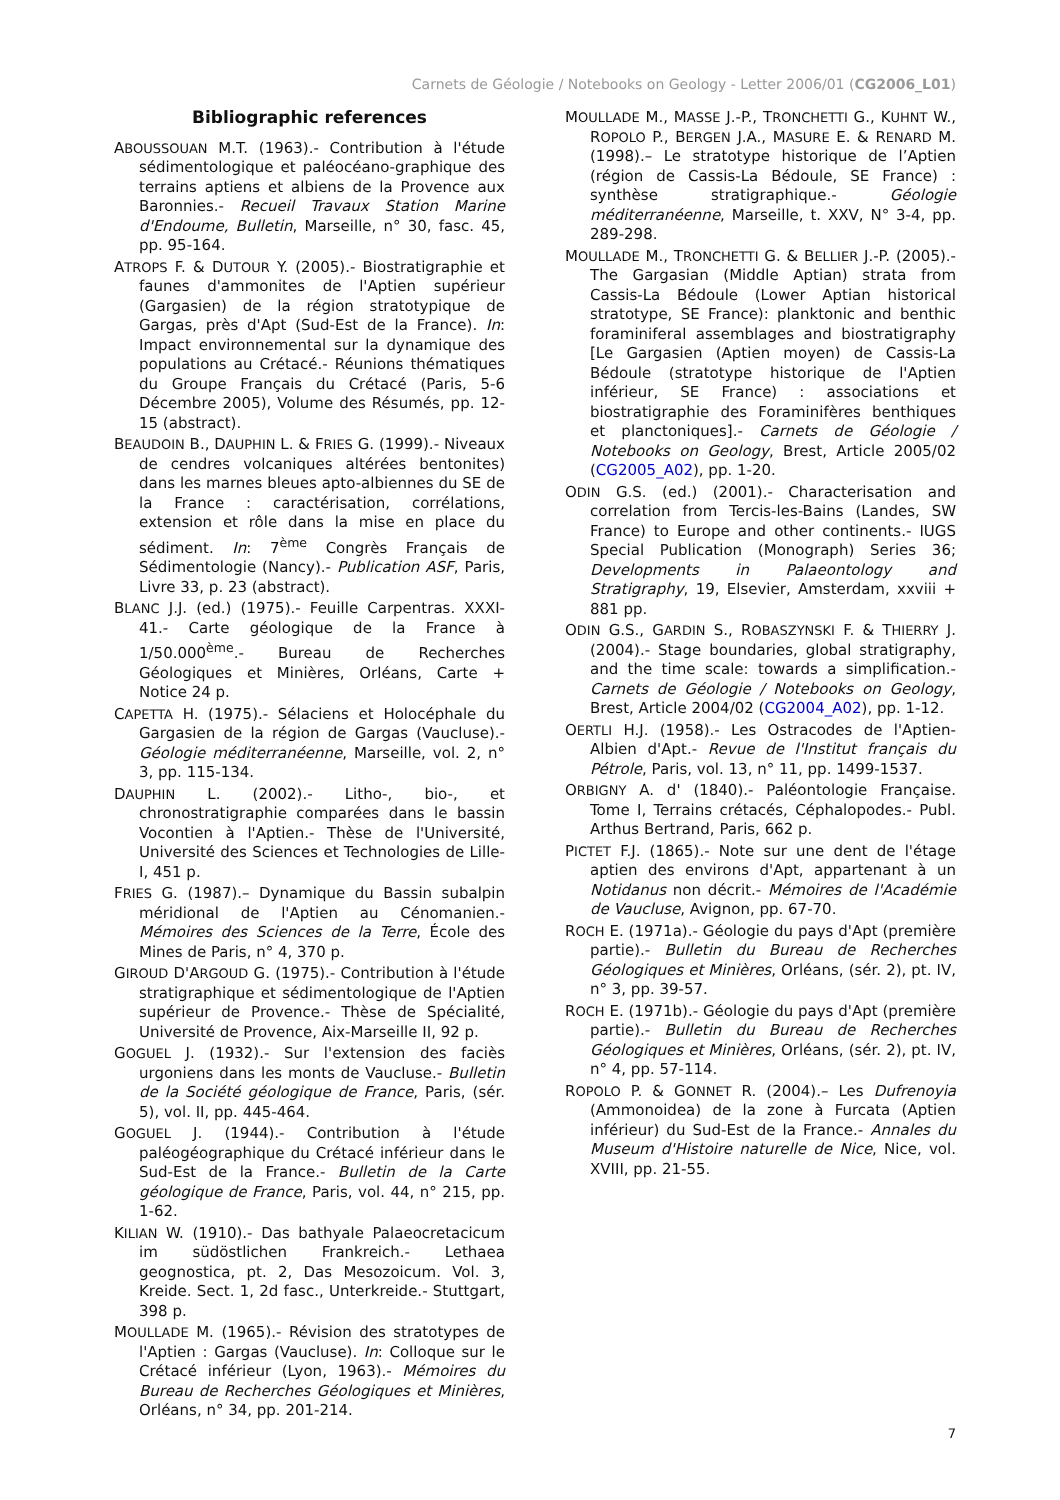Carnets de Géologie / Notebooks on Geology - Letter 2006/01 (CG2006_L01)
Bibliographic references
ABOUSSOUAN M.T. (1963).- Contribution à l'étude sédimentologique et paléocéano-graphique des terrains aptiens et albiens de la Provence aux Baronnies.- Recueil Travaux Station Marine d'Endoume, Bulletin, Marseille, n° 30, fasc. 45, pp. 95-164.
ATROPS F. & DUTOUR Y. (2005).- Biostratigraphie et faunes d'ammonites de l'Aptien supérieur (Gargasien) de la région stratotypique de Gargas, près d'Apt (Sud-Est de la France). In: Impact environnemental sur la dynamique des populations au Crétacé.- Réunions thématiques du Groupe Français du Crétacé (Paris, 5-6 Décembre 2005), Volume des Résumés, pp. 12-15 (abstract).
BEAUDOIN B., DAUPHIN L. & FRIES G. (1999).- Niveaux de cendres volcaniques altérées bentonites) dans les marnes bleues apto-albiennes du SE de la France : caractérisation, corrélations, extension et rôle dans la mise en place du sédiment. In: 7<sup>ème</sup> Congrès Français de Sédimentologie (Nancy).- Publication ASF, Paris, Livre 33, p. 23 (abstract).
BLANC J.J. (ed.) (1975).- Feuille Carpentras. XXXI-41.- Carte géologique de la France à 1/50.000<sup>ème</sup>.- Bureau de Recherches Géologiques et Minières, Orléans, Carte + Notice 24 p.
CAPETTA H. (1975).- Sélaciens et Holocéphale du Gargasien de la région de Gargas (Vaucluse).- Géologie méditerranéenne, Marseille, vol. 2, n° 3, pp. 115-134.
DAUPHIN L. (2002).- Litho-, bio-, et chronostratigraphie comparées dans le bassin Vocontien à l'Aptien.- Thèse de l'Université, Université des Sciences et Technologies de Lille-I, 451 p.
FRIES G. (1987).– Dynamique du Bassin subalpin méridional de l'Aptien au Cénomanien.- Mémoires des Sciences de la Terre, École des Mines de Paris, n° 4, 370 p.
GIROUD D'ARGOUD G. (1975).- Contribution à l'étude stratigraphique et sédimentologique de l'Aptien supérieur de Provence.- Thèse de Spécialité, Université de Provence, Aix-Marseille II, 92 p.
GOGUEL J. (1932).- Sur l'extension des faciès urgoniens dans les monts de Vaucluse.- Bulletin de la Société géologique de France, Paris, (sér. 5), vol. II, pp. 445-464.
GOGUEL J. (1944).- Contribution à l'étude paléogéographique du Crétacé inférieur dans le Sud-Est de la France.- Bulletin de la Carte géologique de France, Paris, vol. 44, n° 215, pp. 1-62.
KILIAN W. (1910).- Das bathyale Palaeocretacicum im südöstlichen Frankreich.- Lethaea geognostica, pt. 2, Das Mesozoicum. Vol. 3, Kreide. Sect. 1, 2d fasc., Unterkreide.- Stuttgart, 398 p.
MOULLADE M. (1965).- Révision des stratotypes de l'Aptien : Gargas (Vaucluse). In: Colloque sur le Crétacé inférieur (Lyon, 1963).- Mémoires du Bureau de Recherches Géologiques et Minières, Orléans, n° 34, pp. 201-214.
MOULLADE M., MASSE J.-P., TRONCHETTI G., KUHNT W., ROPOLO P., BERGEN J.A., MASURE E. & RENARD M. (1998).– Le stratotype historique de l’Aptien (région de Cassis-La Bédoule, SE France) : synthèse stratigraphique.- Géologie méditerranéenne, Marseille, t. XXV, N° 3-4, pp. 289-298.
MOULLADE M., TRONCHETTI G. & BELLIER J.-P. (2005).- The Gargasian (Middle Aptian) strata from Cassis-La Bédoule (Lower Aptian historical stratotype, SE France): planktonic and benthic foraminiferal assemblages and biostratigraphy [Le Gargasien (Aptien moyen) de Cassis-La Bédoule (stratotype historique de l'Aptien inférieur, SE France) : associations et biostratigraphie des Foraminifères benthiques et planctoniques].- Carnets de Géologie / Notebooks on Geology, Brest, Article 2005/02 (CG2005_A02), pp. 1-20.
ODIN G.S. (ed.) (2001).- Characterisation and correlation from Tercis-les-Bains (Landes, SW France) to Europe and other continents.- IUGS Special Publication (Monograph) Series 36; Developments in Palaeontology and Stratigraphy, 19, Elsevier, Amsterdam, xxviii + 881 pp.
ODIN G.S., GARDIN S., ROBASZYNSKI F. & THIERRY J. (2004).- Stage boundaries, global stratigraphy, and the time scale: towards a simplification.- Carnets de Géologie / Notebooks on Geology, Brest, Article 2004/02 (CG2004_A02), pp. 1-12.
OERTLI H.J. (1958).- Les Ostracodes de l'Aptien-Albien d'Apt.- Revue de l'Institut français du Pétrole, Paris, vol. 13, n° 11, pp. 1499-1537.
ORBIGNY A. d' (1840).- Paléontologie Française. Tome I, Terrains crétacés, Céphalopodes.- Publ. Arthus Bertrand, Paris, 662 p.
PICTET F.J. (1865).- Note sur une dent de l'étage aptien des environs d'Apt, appartenant à un Notidanus non décrit.- Mémoires de l'Académie de Vaucluse, Avignon, pp. 67-70.
ROCH E. (1971a).- Géologie du pays d'Apt (première partie).- Bulletin du Bureau de Recherches Géologiques et Minières, Orléans, (sér. 2), pt. IV, n° 3, pp. 39-57.
ROCH E. (1971b).- Géologie du pays d'Apt (première partie).- Bulletin du Bureau de Recherches Géologiques et Minières, Orléans, (sér. 2), pt. IV, n° 4, pp. 57-114.
ROPOLO P. & GONNET R. (2004).– Les Dufrenoyia (Ammonoidea) de la zone à Furcata (Aptien inférieur) du Sud-Est de la France.- Annales du Museum d'Histoire naturelle de Nice, Nice, vol. XVIII, pp. 21-55.
7